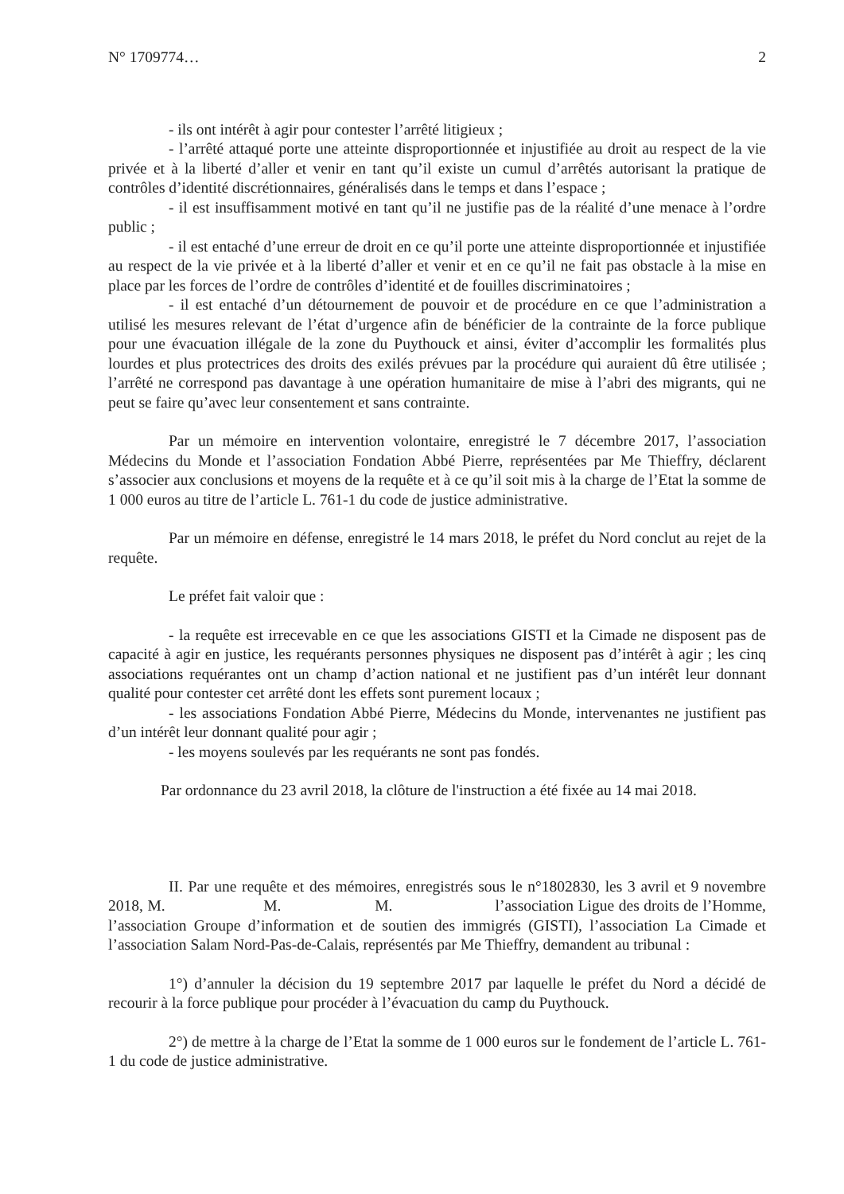N° 1709774… 2
- ils ont intérêt à agir pour contester l’arrêté litigieux ;
- l’arrêté attaqué porte une atteinte disproportionnée et injustifiée au droit au respect de la vie privée et à la liberté d’aller et venir en tant qu’il existe un cumul d’arrêtés autorisant la pratique de contrôles d’identité discrétionnaires, généralisés dans le temps et dans l’espace ;
- il est insuffisamment motivé en tant qu’il ne justifie pas de la réalité d’une menace à l’ordre public ;
- il est entaché d’une erreur de droit en ce qu’il porte une atteinte disproportionnée et injustifiée au respect de la vie privée et à la liberté d’aller et venir et en ce qu’il ne fait pas obstacle à la mise en place par les forces de l’ordre de contrôles d’identité et de fouilles discriminatoires ;
- il est entaché d’un détournement de pouvoir et de procédure en ce que l’administration a utilisé les mesures relevant de l’état d’urgence afin de bénéficier de la contrainte de la force publique pour une évacuation illégale de la zone du Puythouck et ainsi, éviter d’accomplir les formalités plus lourdes et plus protectrices des droits des exilés prévues par la procédure qui auraient dû être utilisée ; l’arrêté ne correspond pas davantage à une opération humanitaire de mise à l’abri des migrants, qui ne peut se faire qu’avec leur consentement et sans contrainte.
Par un mémoire en intervention volontaire, enregistré le 7 décembre 2017, l’association Médecins du Monde et l’association Fondation Abbé Pierre, représentées par Me Thieffry, déclarent s’associer aux conclusions et moyens de la requête et à ce qu’il soit mis à la charge de l’Etat la somme de 1 000 euros au titre de l’article L. 761-1 du code de justice administrative.
Par un mémoire en défense, enregistré le 14 mars 2018, le préfet du Nord conclut au rejet de la requête.
Le préfet fait valoir que :
- la requête est irrecevable en ce que les associations GISTI et la Cimade ne disposent pas de capacité à agir en justice, les requérants personnes physiques ne disposent pas d’intérêt à agir ; les cinq associations requérantes ont un champ d’action national et ne justifient pas d’un intérêt leur donnant qualité pour contester cet arrêté dont les effets sont purement locaux ;
- les associations Fondation Abbé Pierre, Médecins du Monde, intervenantes ne justifient pas d’un intérêt leur donnant qualité pour agir ;
- les moyens soulevés par les requérants ne sont pas fondés.
Par ordonnance du 23 avril 2018, la clôture de l'instruction a été fixée au 14 mai 2018.
II. Par une requête et des mémoires, enregistrés sous le n°1802830, les 3 avril et 9 novembre 2018, M. M. M. l’association Ligue des droits de l’Homme, l’association Groupe d’information et de soutien des immigrés (GISTI), l’association La Cimade et l’association Salam Nord-Pas-de-Calais, représentés par Me Thieffry, demandent au tribunal :
1°) d’annuler la décision du 19 septembre 2017 par laquelle le préfet du Nord a décidé de recourir à la force publique pour procéder à l’évacuation du camp du Puythouck.
2°) de mettre à la charge de l’Etat la somme de 1 000 euros sur le fondement de l’article L. 761-1 du code de justice administrative.